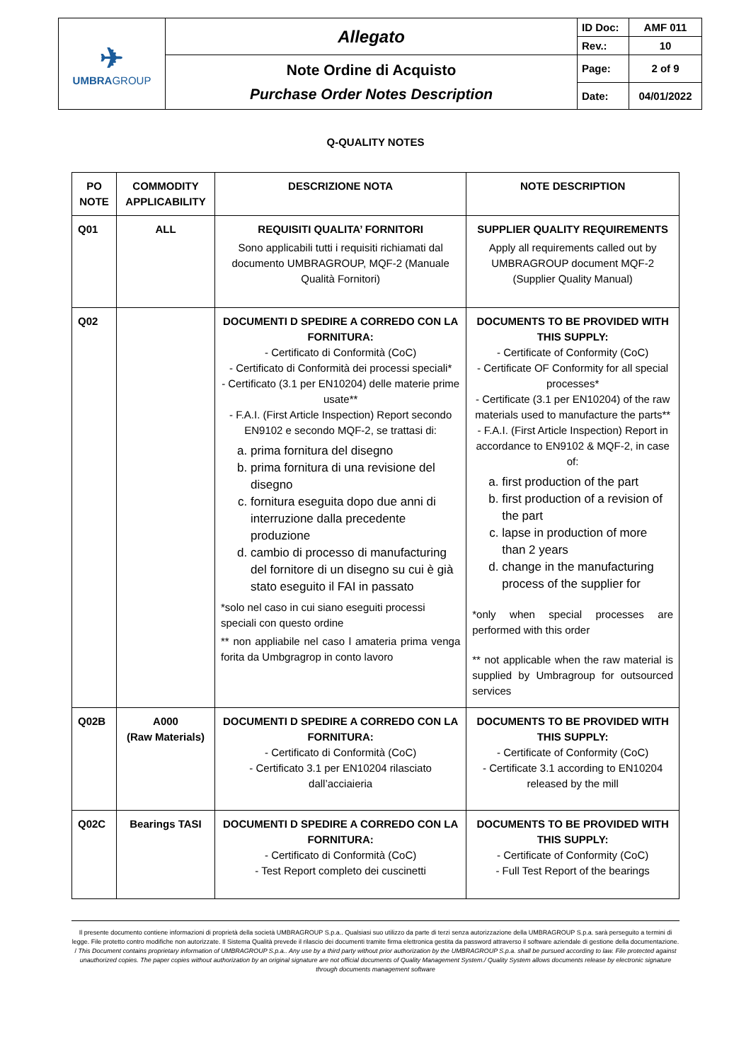| ✈ UMBRA GROUP | Allegato | ID Doc: | AMF 011 |
| | | Rev.: | 10 |
| | Note Ordine di Acquisto Purchase Order Notes Description | Page: | 2 of 9 |
| | | Date: | 04/01/2022 |
Q-QUALITY NOTES
| PO NOTE | COMMODITY APPLICABILITY | DESCRIZIONE NOTA | NOTE DESCRIPTION |
| --- | --- | --- | --- |
| Q01 | ALL | REQUISITI QUALITA’ FORNITORI Sono applicabili tutti i requisiti richiamati dal documento UMBRAGROUP, MQF-2 (Manuale Qualità Fornitori) | SUPPLIER QUALITY REQUIREMENTS Apply all requirements called out by UMBRAGROUP document MQF-2 (Supplier Quality Manual) |
| Q02 | | DOCUMENTI D SPEDIRE A CORREDO CON LA FORNITURA: - Certificato di Conformità (CoC) - Certificato di Conformità dei processi speciali* - Certificato (3.1 per EN10204) delle materie prime usate** - F.A.I. (First Article Inspection) Report secondo EN9102 e secondo MQF-2, se trattasi di: a. prima fornitura del disegno b. prima fornitura di una revisione del disegno c. fornitura eseguita dopo due anni di interruzione dalla precedente produzione d. cambio di processo di manufacturing del fornitore di un disegno su cui è già stato eseguito il FAI in passato *solo nel caso in cui siano eseguiti processi speciali con questo ordine ** non appliabile nel caso l amateria prima venga forita da Umbgragrop in conto lavoro | DOCUMENTS TO BE PROVIDED WITH THIS SUPPLY: - Certificate of Conformity (CoC) - Certificate OF Conformity for all special processes* - Certificate (3.1 per EN10204) of the raw materials used to manufacture the parts** - F.A.I. (First Article Inspection) Report in accordance to EN9102 & MQF-2, in case of: a. first production of the part b. first production of a revision of the part c. lapse in production of more than 2 years d. change in the manufacturing process of the supplier for *only when special processes are performed with this order ** not applicable when the raw material is supplied by Umbragroup for outsourced services |
| Q02B | A000 (Raw Materials) | DOCUMENTI D SPEDIRE A CORREDO CON LA FORNITURA: - Certificato di Conformità (CoC) - Certificato 3.1 per EN10204 rilasciato dall’acciaieria | DOCUMENTS TO BE PROVIDED WITH THIS SUPPLY: - Certificate of Conformity (CoC) - Certificate 3.1 according to EN10204 released by the mill |
| Q02C | Bearings TASI | DOCUMENTI D SPEDIRE A CORREDO CON LA FORNITURA: - Certificato di Conformità (CoC) - Test Report completo dei cuscinetti | DOCUMENTS TO BE PROVIDED WITH THIS SUPPLY: - Certificate of Conformity (CoC) - Full Test Report of the bearings |
Il presente documento contiene informazioni di proprietà della società UMBRAGROUP S.p.a.. Qualsiasi suo utilizzo da parte di terzi senza autorizzazione della UMBRAGROUP S.p.a. sarà perseguito a termini di legge. File protetto contro modifiche non autorizzate. Il Sistema Qualità prevede il rilascio dei documenti tramite firma elettronica gestita da password attraverso il software aziendale di gestione della documentazione. / This Document contains proprietary information of UMBRAGROUP S.p.a.. Any use by a third party without prior authorization by the UMBRAGROUP S.p.a. shall be pursued according to law. File protected against unauthorized copies. The paper copies without authorization by an original signature are not official documents of Quality Management System./ Quality System allows documents release by electronic signature through documents management software